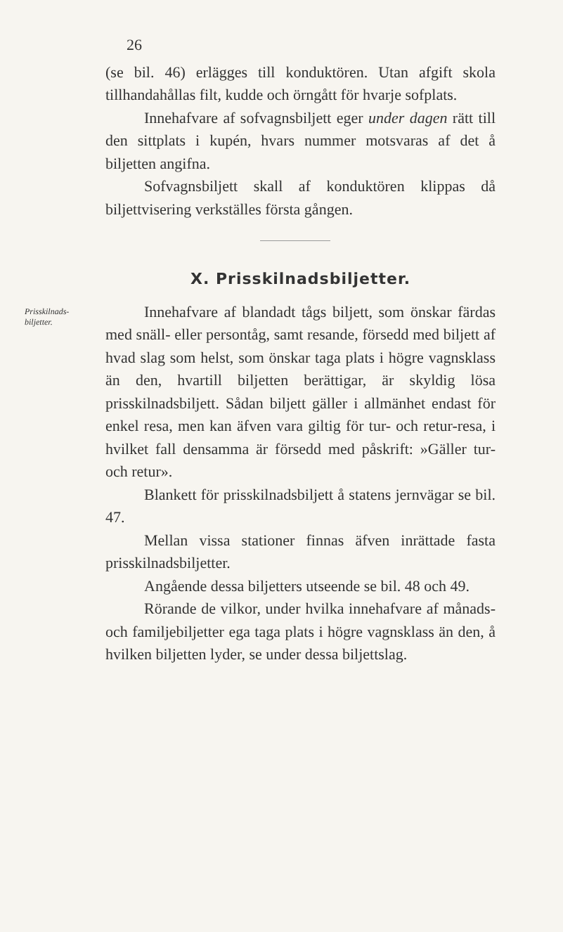26
(se bil. 46) erlägges till konduktören. Utan afgift skola tillhandahållas filt, kudde och örngått för hvarje sofplats.
Innehafvare af sofvagnsbiljett eger under dagen rätt till den sittplats i kupén, hvars nummer motsvaras af det å biljetten angifna.
Sofvagnsbiljett skall af konduktören klippas då biljettvisering verkställes första gången.
X. Prisskilnadsbiljetter.
Prisskilnads-
biljetter.
Innehafvare af blandadt tågs biljett, som önskar färdas med snäll- eller persontåg, samt resande, försedd med biljett af hvad slag som helst, som önskar taga plats i högre vagnsklass än den, hvartill biljetten berättigar, är skyldig lösa prisskilnadsbiljett. Sådan biljett gäller i allmänhet endast för enkel resa, men kan äfven vara giltig för tur- och retur-resa, i hvilket fall densamma är försedd med påskrift: »Gäller tur- och retur».
Blankett för prisskilnadsbiljett å statens jernvägar se bil. 47.
Mellan vissa stationer finnas äfven inrättade fasta prisskilnadsbiljetter.
Angående dessa biljetters utseende se bil. 48 och 49.
Rörande de vilkor, under hvilka innehafvare af månads- och familjebiljetter ega taga plats i högre vagnsklass än den, å hvilken biljetten lyder, se under dessa biljettslag.